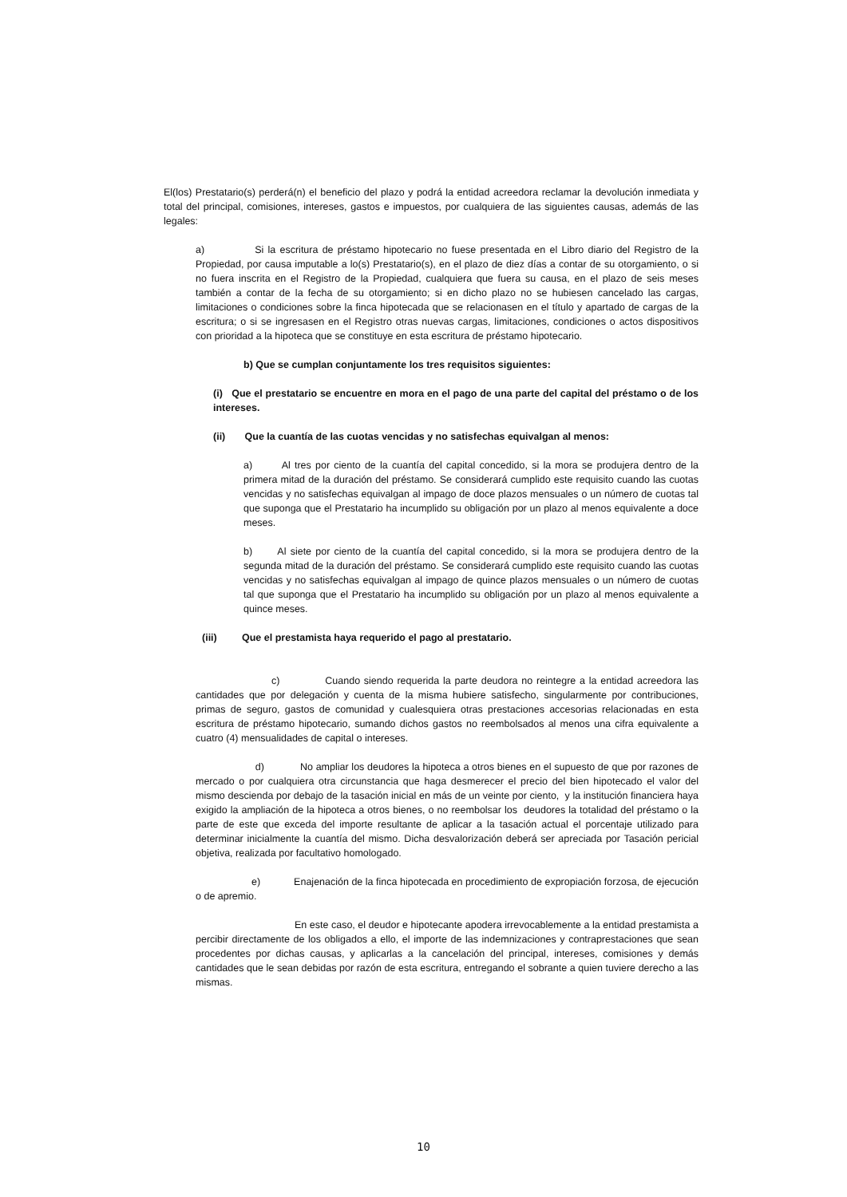El(los) Prestatario(s) perderá(n) el beneficio del plazo y podrá la entidad acreedora reclamar la devolución inmediata y total del principal, comisiones, intereses, gastos e impuestos, por cualquiera de las siguientes causas, además de las legales:
a) Si la escritura de préstamo hipotecario no fuese presentada en el Libro diario del Registro de la Propiedad, por causa imputable a lo(s) Prestatario(s), en el plazo de diez días a contar de su otorgamiento, o si no fuera inscrita en el Registro de la Propiedad, cualquiera que fuera su causa, en el plazo de seis meses también a contar de la fecha de su otorgamiento; si en dicho plazo no se hubiesen cancelado las cargas, limitaciones o condiciones sobre la finca hipotecada que se relacionasen en el título y apartado de cargas de la escritura; o si se ingresasen en el Registro otras nuevas cargas, limitaciones, condiciones o actos dispositivos con prioridad a la hipoteca que se constituye en esta escritura de préstamo hipotecario.
b) Que se cumplan conjuntamente los tres requisitos siguientes:
(i) Que el prestatario se encuentre en mora en el pago de una parte del capital del préstamo o de los intereses.
(ii) Que la cuantía de las cuotas vencidas y no satisfechas equivalgan al menos:
a) Al tres por ciento de la cuantía del capital concedido, si la mora se produjera dentro de la primera mitad de la duración del préstamo. Se considerará cumplido este requisito cuando las cuotas vencidas y no satisfechas equivalgan al impago de doce plazos mensuales o un número de cuotas tal que suponga que el Prestatario ha incumplido su obligación por un plazo al menos equivalente a doce meses.
b) Al siete por ciento de la cuantía del capital concedido, si la mora se produjera dentro de la segunda mitad de la duración del préstamo. Se considerará cumplido este requisito cuando las cuotas vencidas y no satisfechas equivalgan al impago de quince plazos mensuales o un número de cuotas tal que suponga que el Prestatario ha incumplido su obligación por un plazo al menos equivalente a quince meses.
(iii) Que el prestamista haya requerido el pago al prestatario.
c) Cuando siendo requerida la parte deudora no reintegre a la entidad acreedora las cantidades que por delegación y cuenta de la misma hubiere satisfecho, singularmente por contribuciones, primas de seguro, gastos de comunidad y cualesquiera otras prestaciones accesorias relacionadas en esta escritura de préstamo hipotecario, sumando dichos gastos no reembolsados al menos una cifra equivalente a cuatro (4) mensualidades de capital o intereses.
d) No ampliar los deudores la hipoteca a otros bienes en el supuesto de que por razones de mercado o por cualquiera otra circunstancia que haga desmerecer el precio del bien hipotecado el valor del mismo descienda por debajo de la tasación inicial en más de un veinte por ciento, y la institución financiera haya exigido la ampliación de la hipoteca a otros bienes, o no reembolsar los deudores la totalidad del préstamo o la parte de este que exceda del importe resultante de aplicar a la tasación actual el porcentaje utilizado para determinar inicialmente la cuantía del mismo. Dicha desvalorización deberá ser apreciada por Tasación pericial objetiva, realizada por facultativo homologado.
e) Enajenación de la finca hipotecada en procedimiento de expropiación forzosa, de ejecución o de apremio.
En este caso, el deudor e hipotecante apodera irrevocablemente a la entidad prestamista a percibir directamente de los obligados a ello, el importe de las indemnizaciones y contraprestaciones que sean procedentes por dichas causas, y aplicarlas a la cancelación del principal, intereses, comisiones y demás cantidades que le sean debidas por razón de esta escritura, entregando el sobrante a quien tuviere derecho a las mismas.
10